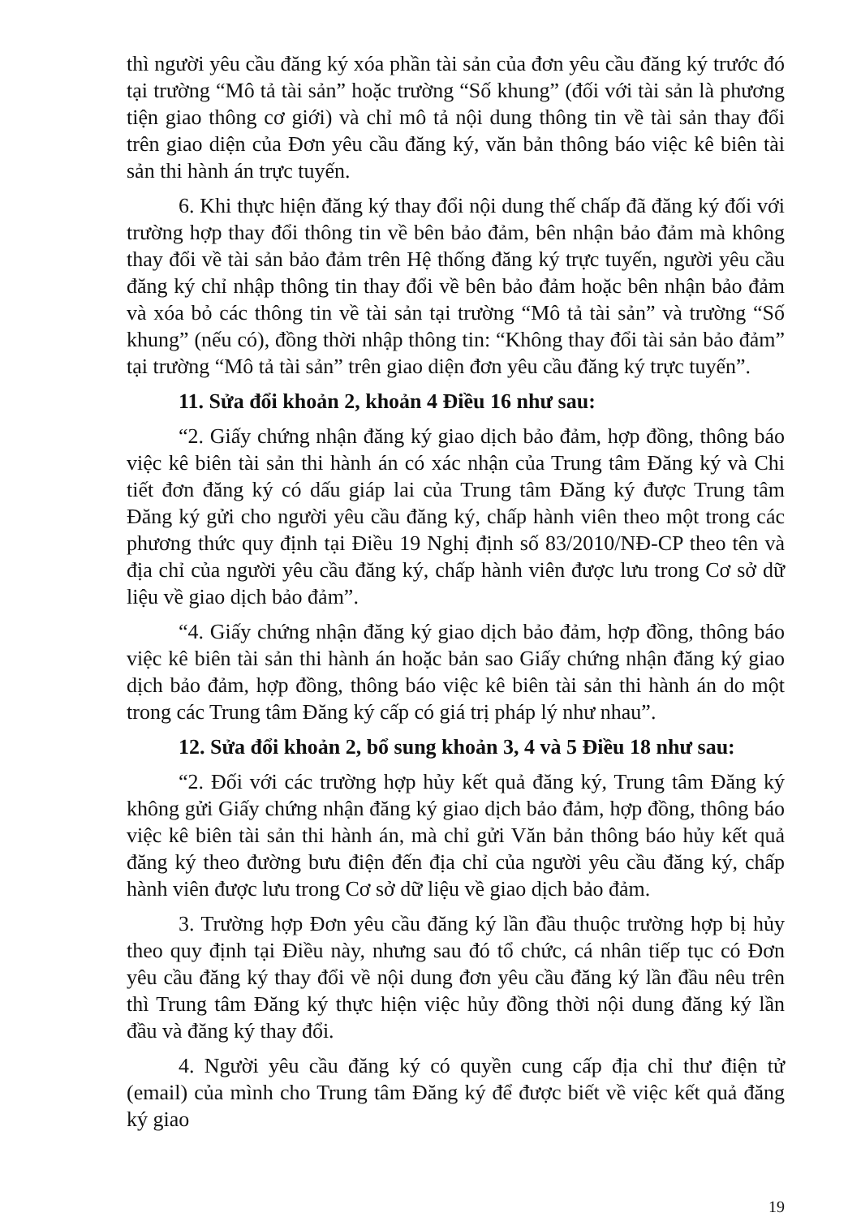thì người yêu cầu đăng ký xóa phần tài sản của đơn yêu cầu đăng ký trước đó tại trường “Mô tả tài sản” hoặc trường “Số khung” (đối với tài sản là phương tiện giao thông cơ giới) và chỉ mô tả nội dung thông tin về tài sản thay đổi trên giao diện của Đơn yêu cầu đăng ký, văn bản thông báo việc kê biên tài sản thi hành án trực tuyến.
6. Khi thực hiện đăng ký thay đổi nội dung thế chấp đã đăng ký đối với trường hợp thay đổi thông tin về bên bảo đảm, bên nhận bảo đảm mà không thay đổi về tài sản bảo đảm trên Hệ thống đăng ký trực tuyến, người yêu cầu đăng ký chỉ nhập thông tin thay đổi về bên bảo đảm hoặc bên nhận bảo đảm và xóa bỏ các thông tin về tài sản tại trường “Mô tả tài sản” và trường “Số khung” (nếu có), đồng thời nhập thông tin: “Không thay đổi tài sản bảo đảm” tại trường “Mô tả tài sản” trên giao diện đơn yêu cầu đăng ký trực tuyến”.
11. Sửa đổi khoản 2, khoản 4 Điều 16 như sau:
“2. Giấy chứng nhận đăng ký giao dịch bảo đảm, hợp đồng, thông báo việc kê biên tài sản thi hành án có xác nhận của Trung tâm Đăng ký và Chi tiết đơn đăng ký có dấu giáp lai của Trung tâm Đăng ký được Trung tâm Đăng ký gửi cho người yêu cầu đăng ký, chấp hành viên theo một trong các phương thức quy định tại Điều 19 Nghị định số 83/2010/NĐ-CP theo tên và địa chỉ của người yêu cầu đăng ký, chấp hành viên được lưu trong Cơ sở dữ liệu về giao dịch bảo đảm”.
“4. Giấy chứng nhận đăng ký giao dịch bảo đảm, hợp đồng, thông báo việc kê biên tài sản thi hành án hoặc bản sao Giấy chứng nhận đăng ký giao dịch bảo đảm, hợp đồng, thông báo việc kê biên tài sản thi hành án do một trong các Trung tâm Đăng ký cấp có giá trị pháp lý như nhau”.
12. Sửa đổi khoản 2, bổ sung khoản 3, 4 và 5 Điều 18 như sau:
“2. Đối với các trường hợp hủy kết quả đăng ký, Trung tâm Đăng ký không gửi Giấy chứng nhận đăng ký giao dịch bảo đảm, hợp đồng, thông báo việc kê biên tài sản thi hành án, mà chỉ gửi Văn bản thông báo hủy kết quả đăng ký theo đường bưu điện đến địa chỉ của người yêu cầu đăng ký, chấp hành viên được lưu trong Cơ sở dữ liệu về giao dịch bảo đảm.
3. Trường hợp Đơn yêu cầu đăng ký lần đầu thuộc trường hợp bị hủy theo quy định tại Điều này, nhưng sau đó tổ chức, cá nhân tiếp tục có Đơn yêu cầu đăng ký thay đổi về nội dung đơn yêu cầu đăng ký lần đầu nêu trên thì Trung tâm Đăng ký thực hiện việc hủy đồng thời nội dung đăng ký lần đầu và đăng ký thay đổi.
4. Người yêu cầu đăng ký có quyền cung cấp địa chỉ thư điện tử (email) của mình cho Trung tâm Đăng ký để được biết về việc kết quả đăng ký giao
19